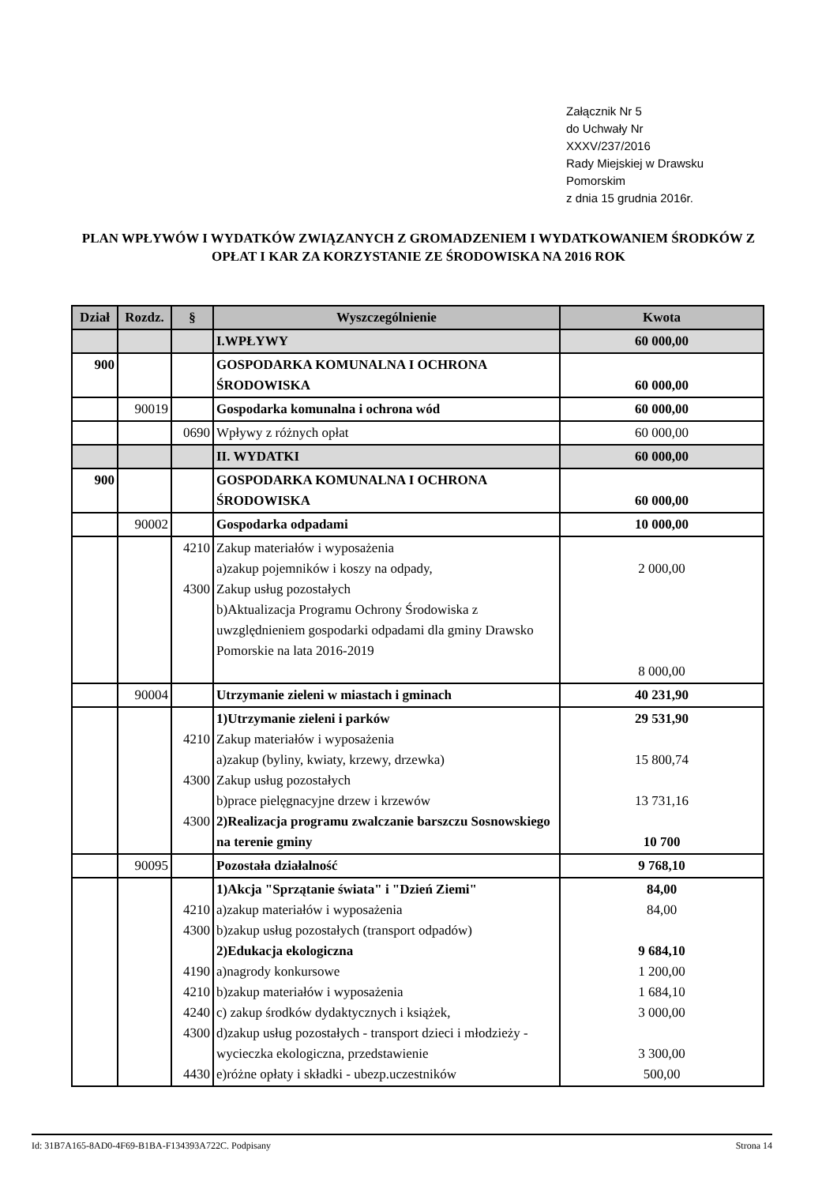Załącznik Nr 5
do Uchwały Nr
XXXV/237/2016
Rady Miejskiej w Drawsku
Pomorskim
z dnia 15 grudnia 2016r.
PLAN WPŁYWÓW I WYDATKÓW ZWIĄZANYCH Z GROMADZENIEM I WYDATKOWANIEM ŚRODKÓW Z OPŁAT I KAR ZA KORZYSTANIE ZE ŚRODOWISKA NA 2016 ROK
| Dział | Rozdz. | § | Wyszczególnienie | Kwota |
| --- | --- | --- | --- | --- |
| | | | I.WPŁYWY | 60 000,00 |
| 900 | | | GOSPODARKA KOMUNALNA I OCHRONA ŚRODOWISKA | 60 000,00 |
| | 90019 | | Gospodarka komunalna i ochrona wód | 60 000,00 |
| | | 0690 | Wpływy z różnych opłat | 60 000,00 |
| | | | II. WYDATKI | 60 000,00 |
| 900 | | | GOSPODARKA KOMUNALNA I OCHRONA ŚRODOWISKA | 60 000,00 |
| | 90002 | | Gospodarka odpadami | 10 000,00 |
| | | 4210 4300 | Zakup materiałów i wyposażenia a)zakup pojemników i koszy na odpady, Zakup usług pozostałych b)Aktualizacja Programu Ochrony Środowiska z uwzględnieniem gospodarki odpadami dla gminy Drawsko Pomorskie na lata 2016-2019 | 2 000,00 8 000,00 |
| | 90004 | | Utrzymanie zieleni w miastach i gminach | 40 231,90 |
| | | 4210 4300 4300 | 1)Utrzymanie zieleni i parków Zakup materiałów i wyposażenia a)zakup (byliny, kwiaty, krzewy, drzewka) Zakup usług pozostałych b)prace pielęgnacyjne drzew i krzewów 2)Realizacja programu zwalczanie barszczu Sosnowskiego na terenie gminy | 29 531,90 15 800,74 13 731,16 10 700 |
| | 90095 | | Pozostała działalność | 9 768,10 |
| | | 4210 4300 4190 4210 4240 4300 4430 | 1)Akcja "Sprzątanie świata" i "Dzień Ziemi" a)zakup materiałów i wyposażenia b)zakup usług pozostałych (transport odpadów) 2)Edukacja ekologiczna a)nagrody konkursowe b)zakup materiałów i wyposażenia c) zakup środków dydaktycznych i książek, d)zakup usług pozostałych - transport dzieci i młodzieży - wycieczka ekologiczna, przedstawienie e)różne opłaty i składki - ubezp.uczestników | 84,00 84,00 9 684,10 1 200,00 1 684,10 3 000,00 3 300,00 500,00 |
Id: 31B7A165-8AD0-4F69-B1BA-F134393A722C. Podpisany Strona 14